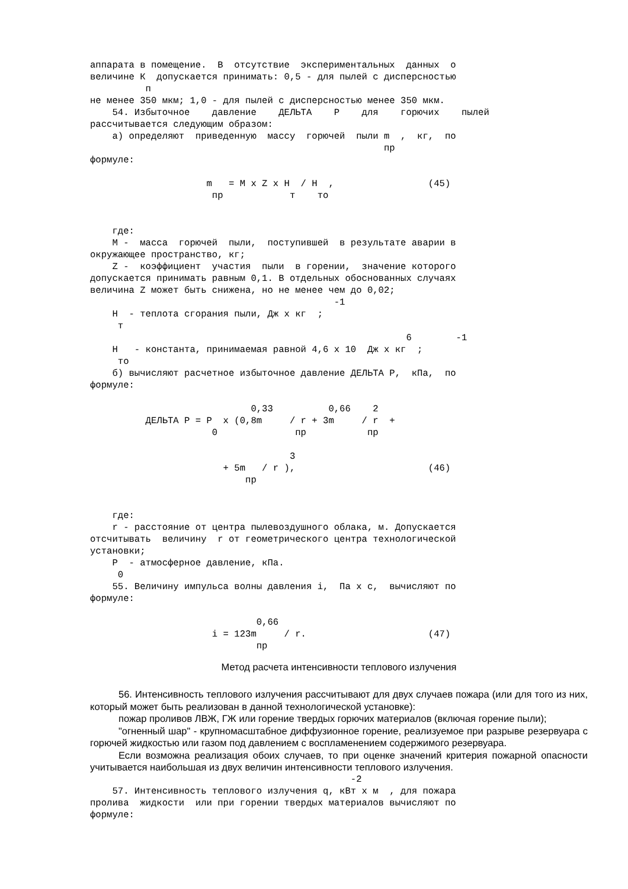аппарата в помещение.  В  отсутствие  экспериментальных  данных  о
величине К  допускается принимать: 0,5 - для пылей с дисперсностью
          п
не менее 350 мкм; 1,0 - для пылей с дисперсностью менее 350 мкм.
    54. Избыточное    давление    ДЕЛЬТА    Р    для    горючих    пылей
рассчитывается следующим образом:
    а) определяют  приведенную  массу  горючей  пыли m  ,  кг,  по
                                                     пр
формуле:

                     m   = M x Z x H  / H  ,                 (45)
                      пр            т    то


    где:
    M -  масса  горючей  пыли,  поступившей  в результате аварии в
окружающее пространство, кг;
    Z -  коэффициент  участия  пыли  в горении,  значение которого
допускается принимать равным 0,1. В отдельных обоснованных случаях
величина Z может быть снижена, но не менее чем до 0,02;
                                            -1
    H  - теплота сгорания пыли, Дж x кг  ;
     т
                                                         6        -1
    H   - константа, принимаемая равной 4,6 x 10  Дж x кг  ;
     то
    б) вычисляют расчетное избыточное давление ДЕЛЬТА P,  кПа,  по
формуле:

                             0,33          0,66    2
          ДЕЛЬТА P = P  x (0,8m     / r + 3m     / r  +
                      0              пр           пр

                                    3
                        + 5m   / r ),                        (46)
                            пр


    где:
    r - расстояние от центра пылевоздушного облака, м. Допускается
отсчитывать  величину  r от геометрического центра технологической
установки;
    P  - атмосферное давление, кПа.
     0
    55. Величину импульса волны давления i,  Па x с,  вычисляют по
формуле:

                              0,66
                      i = 123m     / r.                      (47)
                              пр
Метод расчета интенсивности теплового излучения
56. Интенсивность теплового излучения рассчитывают для двух случаев пожара (или для того из них, который может быть реализован в данной технологической установке):
пожар проливов ЛВЖ, ГЖ или горение твердых горючих материалов (включая горение пыли);
"огненный шар" - крупномасштабное диффузионное горение, реализуемое при разрыве резервуара с горючей жидкостью или газом под давлением с воспламенением содержимого резервуара.
Если возможна реализация обоих случаев, то при оценке значений критерия пожарной опасности учитывается наибольшая из двух величин интенсивности теплового излучения.
                                               -2
    57. Интенсивность теплового излучения q, кВт x м  , для пожара
пролива  жидкости  или при горении твердых материалов вычисляют по
формуле: